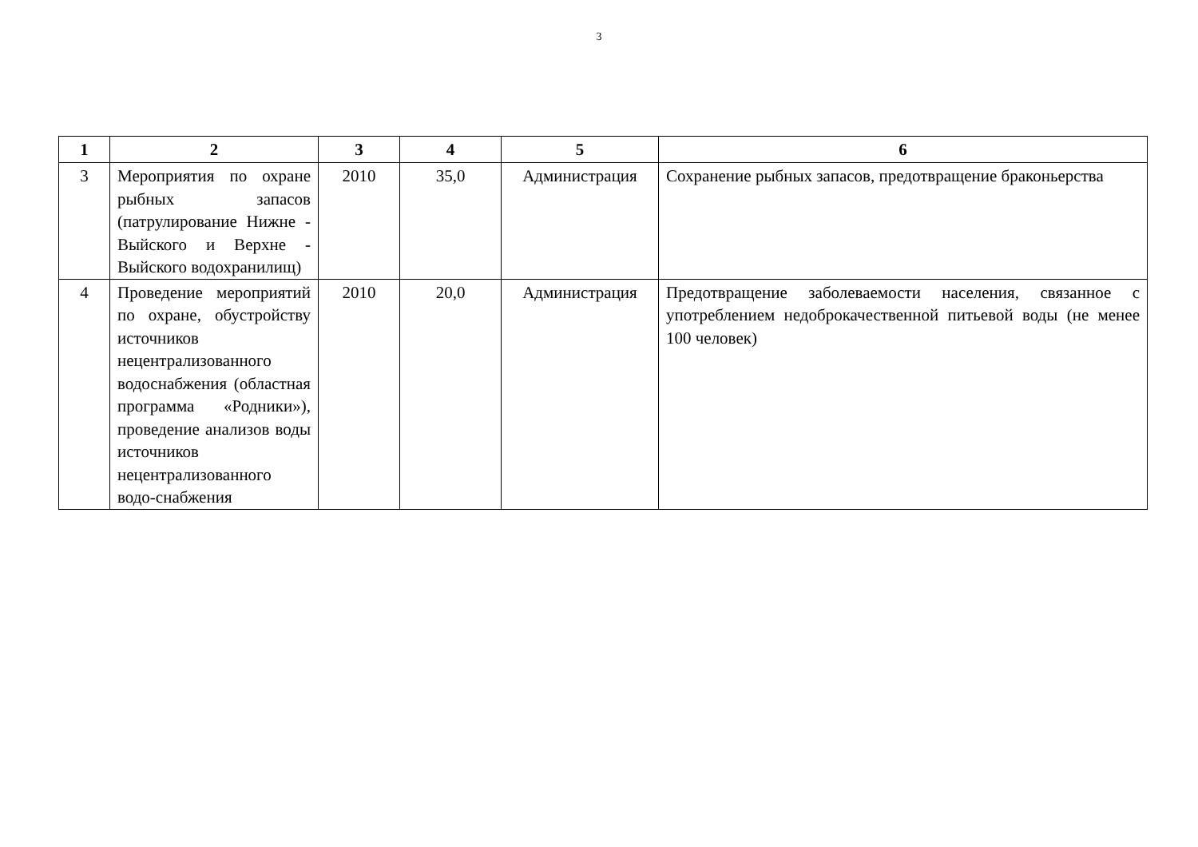3
| 1 | 2 | 3 | 4 | 5 | 6 |
| --- | --- | --- | --- | --- | --- |
| 3 | Мероприятия по охране рыбных запасов (патрулирование Нижне - Выйского и Верхне - Выйского водохранилищ) | 2010 | 35,0 | Администрация | Сохранение рыбных запасов, предотвращение браконьерства |
| 4 | Проведение мероприятий по охране, обустройству источников нецентрализованного водоснабжения (областная программа «Родники»), проведение анализов воды источников нецентрализованного водо-снабжения | 2010 | 20,0 | Администрация | Предотвращение заболеваемости населения, связанное с употреблением недоброкачественной питьевой воды (не менее 100 человек) |